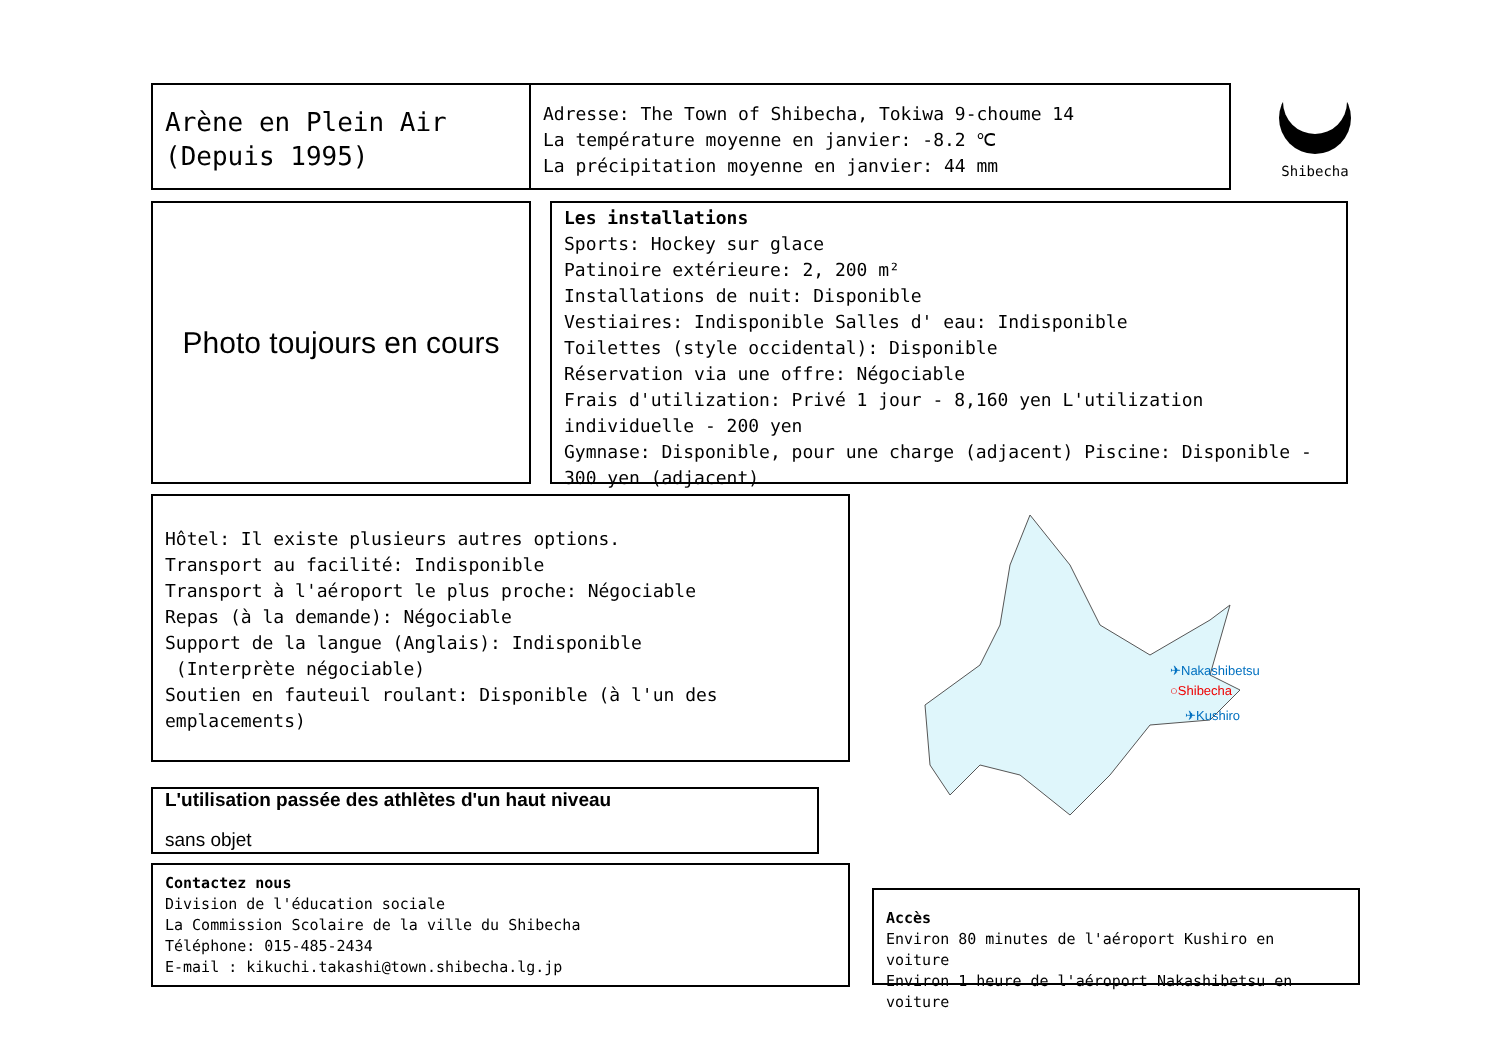Arène en Plein Air
(Depuis 1995)
Adresse: The Town of Shibecha, Tokiwa 9-choume 14
La température moyenne en janvier: -8.2 ℃
La précipitation moyenne en janvier: 44 mm
Shibecha
Photo toujours en cours
Les installations
Sports: Hockey sur glace
Patinoire extérieure: 2, 200 m²
Installations de nuit: Disponible
Vestiaires: Indisponible Salles d' eau: Indisponible
Toilettes (style occidental): Disponible
Réservation via une offre: Négociable
Frais d'utilization: Privé 1 jour - 8,160 yen L'utilization individuelle - 200 yen
Gymnase: Disponible, pour une charge (adjacent) Piscine: Disponible - 300 yen (adjacent)
Hôtel: Il existe plusieurs autres options.
Transport au facilité: Indisponible
Transport à l'aéroport le plus proche: Négociable
Repas (à la demande): Négociable
Support de la langue (Anglais): Indisponible
(Interprète négociable)
Soutien en fauteuil roulant: Disponible (à l'un des emplacements)
✈Nakashibetsu
○Shibecha
✈Kushiro
L'utilisation passée des athlètes d'un haut niveau
sans objet
Contactez nous
Division de l'éducation sociale
La Commission Scolaire de la ville du Shibecha
Téléphone: 015-485-2434
E-mail : kikuchi.takashi@town.shibecha.lg.jp
Accès
Environ 80 minutes de l'aéroport Kushiro en voiture
Environ 1 heure de l'aéroport Nakashibetsu en voiture